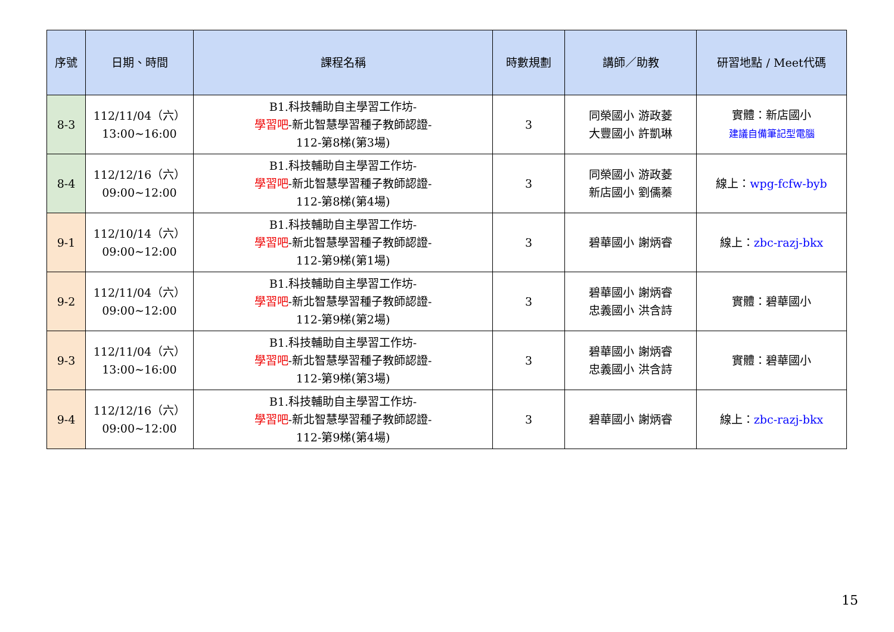| 序號 | 日期、時間 | 課程名稱 | 時數規劃 | 講師／助教 | 研習地點 / Meet代碼 |
| --- | --- | --- | --- | --- | --- |
| 8-3 | 112/11/04（六） 13:00~16:00 | B1.科技輔助自主學習工作坊- 學習吧 -新北智慧學習種子教師認證- 112-第8梯(第3場) | 3 | 同榮國小 游政菱 大豐國小 許凱琳 | 實體：新店國小 建議自備筆記型電腦 |
| 8-4 | 112/12/16（六） 09:00~12:00 | B1.科技輔助自主學習工作坊- 學習吧 -新北智慧學習種子教師認證- 112-第8梯(第4場) | 3 | 同榮國小 游政菱 新店國小 劉儒蓁 | 線上： wpg-fcfw-byb |
| 9-1 | 112/10/14（六） 09:00~12:00 | B1.科技輔助自主學習工作坊- 學習吧 -新北智慧學習種子教師認證- 112-第9梯(第1場) | 3 | 碧華國小 謝炳睿 | 線上： zbc-razj-bkx |
| 9-2 | 112/11/04（六） 09:00~12:00 | B1.科技輔助自主學習工作坊- 學習吧 -新北智慧學習種子教師認證- 112-第9梯(第2場) | 3 | 碧華國小 謝炳睿 忠義國小 洪含詩 | 實體：碧華國小 |
| 9-3 | 112/11/04（六） 13:00~16:00 | B1.科技輔助自主學習工作坊- 學習吧 -新北智慧學習種子教師認證- 112-第9梯(第3場) | 3 | 碧華國小 謝炳睿 忠義國小 洪含詩 | 實體：碧華國小 |
| 9-4 | 112/12/16（六） 09:00~12:00 | B1.科技輔助自主學習工作坊- 學習吧 -新北智慧學習種子教師認證- 112-第9梯(第4場) | 3 | 碧華國小 謝炳睿 | 線上： zbc-razj-bkx |
15